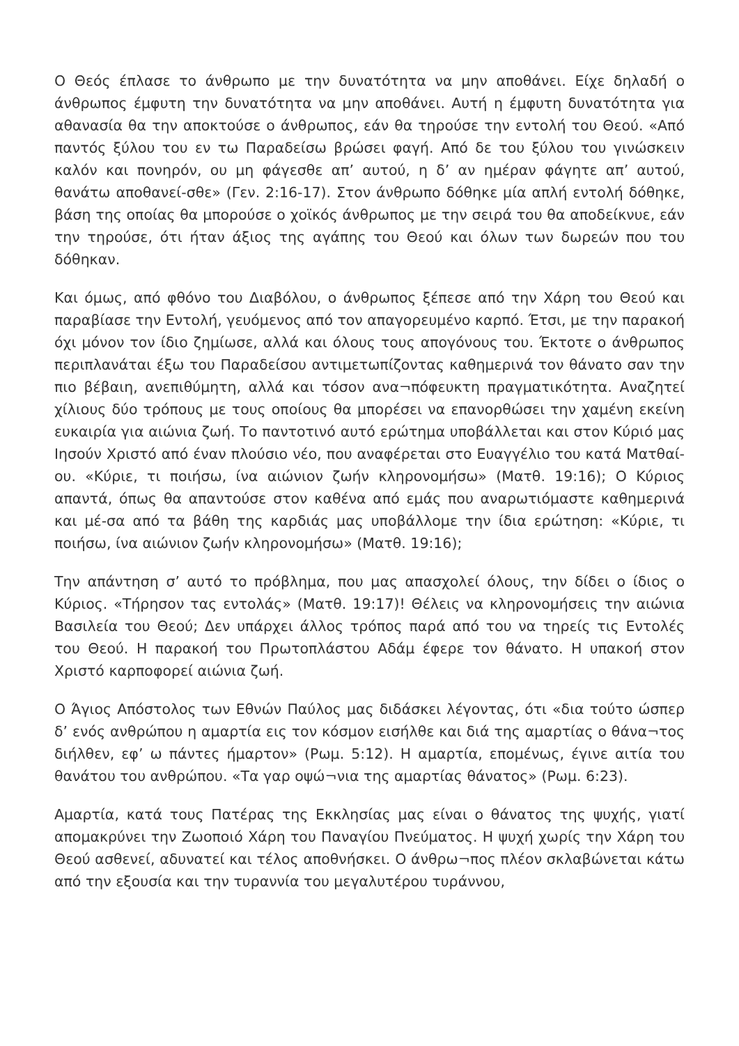Ο Θεός έπλασε το άνθρωπο με την δυνατότητα να μην αποθάνει. Είχε δηλαδή ο άνθρωπος έμφυτη την δυνατότητα να μην αποθάνει. Αυτή η έμφυτη δυνατότητα για αθανασία θα την αποκτούσε ο άνθρωπος, εάν θα τηρούσε την εντολή του Θεού. «Από παντός ξύλου του εν τω Παραδείσω βρώσει φαγή. Από δε του ξύλου του γινώσκειν καλόν και πονηρόν, ου μη φάγεσθε απ’ αυτού, η δ’ αν ημέραν φάγητε απ’ αυτού, θανάτω αποθανεί-σθε» (Γεν. 2:16-17). Στον άνθρωπο δόθηκε μία απλή εντολή δόθηκε, βάση της οποίας θα μπορούσε ο χοϊκός άνθρωπος με την σειρά του θα αποδείκνυε, εάν την τηρούσε, ότι ήταν άξιος της αγάπης του Θεού και όλων των δωρεών που του δόθηκαν.
Και όμως, από φθόνο του Διαβόλου, ο άνθρωπος ξέπεσε από την Χάρη του Θεού και παραβίασε την Εντολή, γευόμενος από τον απαγορευμένο καρπό. Έτσι, με την παρακοή όχι μόνον τον ίδιο ζημίωσε, αλλά και όλους τους απογόνους του. Έκτοτε ο άνθρωπος περιπλανάται έξω του Παραδείσου αντιμετωπίζοντας καθημερινά τον θάνατο σαν την πιο βέβαιη, ανεπιθύμητη, αλλά και τόσον ανα¬πόφευκτη πραγματικότητα. Αναζητεί χίλιους δύο τρόπους με τους οποίους θα μπορέσει να επανορθώσει την χαμένη εκείνη ευκαιρία για αιώνια ζωή. Το παντοτινό αυτό ερώτημα υποβάλλεται και στον Κύριό μας Ιησούν Χριστό από έναν πλούσιο νέο, που αναφέρεται στο Ευαγγέλιο του κατά Ματθαί-ου. «Κύριε, τι ποιήσω, ίνα αιώνιον ζωήν κληρονομήσω» (Ματθ. 19:16); Ο Κύριος απαντά, όπως θα απαντούσε στον καθένα από εμάς που αναρωτιόμαστε καθημερινά και μέ-σα από τα βάθη της καρδιάς μας υποβάλλομε την ίδια ερώτηση: «Κύριε, τι ποιήσω, ίνα αιώνιον ζωήν κληρονομήσω» (Ματθ. 19:16);
Την απάντηση σ’ αυτό το πρόβλημα, που μας απασχολεί όλους, την δίδει ο ίδιος ο Κύριος. «Τήρησον τας εντολάς» (Ματθ. 19:17)! Θέλεις να κληρονομήσεις την αιώνια Βασιλεία του Θεού; Δεν υπάρχει άλλος τρόπος παρά από του να τηρείς τις Εντολές του Θεού. Η παρακοή του Πρωτοπλάστου Αδάμ έφερε τον θάνατο. Η υπακοή στον Χριστό καρποφορεί αιώνια ζωή.
Ο Άγιος Απόστολος των Εθνών Παύλος μας διδάσκει λέγοντας, ότι «δια τούτο ώσπερ δ’ ενός ανθρώπου η αμαρτία εις τον κόσμον εισήλθε και διά της αμαρτίας ο θάνα¬τος διήλθεν, εφ’ ω πάντες ήμαρτον» (Ρωμ. 5:12). Η αμαρτία, επομένως, έγινε αιτία του θανάτου του ανθρώπου. «Τα γαρ οψώ¬νια της αμαρτίας θάνατος» (Ρωμ. 6:23).
Αμαρτία, κατά τους Πατέρας της Εκκλησίας μας είναι ο θάνατος της ψυχής, γιατί απομακρύνει την Ζωοποιό Χάρη του Παναγίου Πνεύματος. Η ψυχή χωρίς την Χάρη του Θεού ασθενεί, αδυνατεί και τέλος αποθνήσκει. Ο άνθρω¬πος πλέον σκλαβώνεται κάτω από την εξουσία και την τυραννία του μεγαλυτέρου τυράννου,